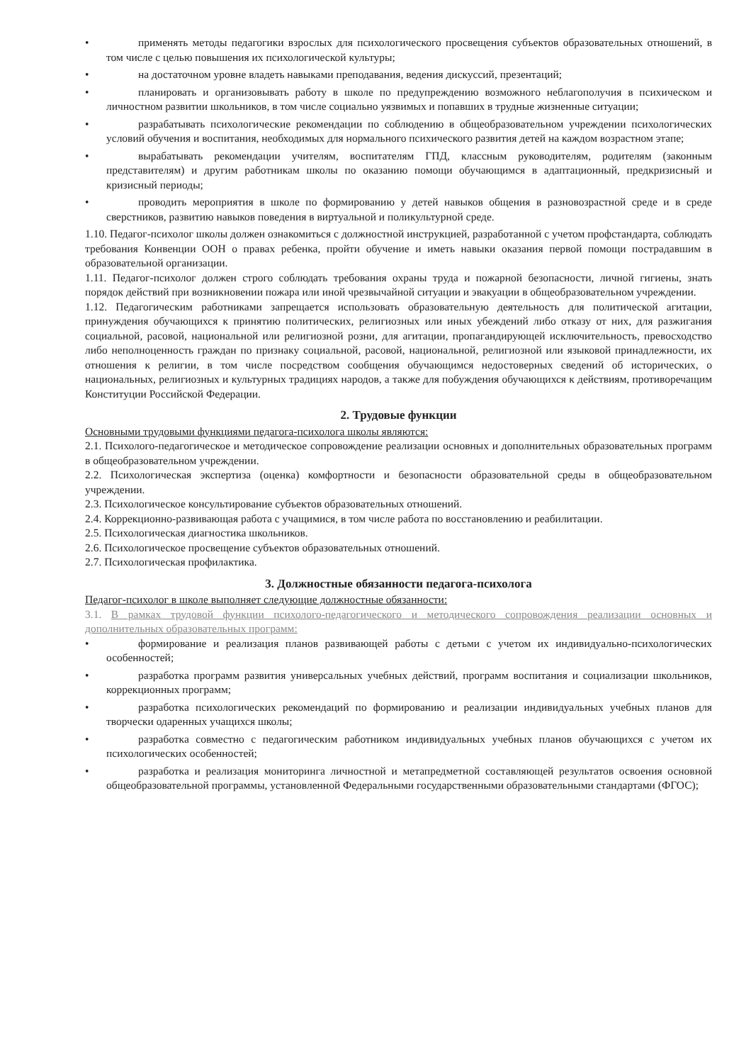• применять методы педагогики взрослых для психологического просвещения субъектов образовательных отношений, в том числе с целью повышения их психологической культуры;
• на достаточном уровне владеть навыками преподавания, ведения дискуссий, презентаций;
• планировать и организовывать работу в школе по предупреждению возможного неблагополучия в психическом и личностном развитии школьников, в том числе социально уязвимых и попавших в трудные жизненные ситуации;
• разрабатывать психологические рекомендации по соблюдению в общеобразовательном учреждении психологических условий обучения и воспитания, необходимых для нормального психического развития детей на каждом возрастном этапе;
• вырабатывать рекомендации учителям, воспитателям ГПД, классным руководителям, родителям (законным представителям) и другим работникам школы по оказанию помощи обучающимся в адаптационный, предкризисный и кризисный периоды;
• проводить мероприятия в школе по формированию у детей навыков общения в разновозрастной среде и в среде сверстников, развитию навыков поведения в виртуальной и поликультурной среде.
1.10. Педагог-психолог школы должен ознакомиться с должностной инструкцией, разработанной с учетом профстандарта, соблюдать требования Конвенции ООН о правах ребенка, пройти обучение и иметь навыки оказания первой помощи пострадавшим в образовательной организации.
1.11. Педагог-психолог должен строго соблюдать требования охраны труда и пожарной безопасности, личной гигиены, знать порядок действий при возникновении пожара или иной чрезвычайной ситуации и эвакуации в общеобразовательном учреждении.
1.12. Педагогическим работниками запрещается использовать образовательную деятельность для политической агитации, принуждения обучающихся к принятию политических, религиозных или иных убеждений либо отказу от них, для разжигания социальной, расовой, национальной или религиозной розни, для агитации, пропагандирующей исключительность, превосходство либо неполноценность граждан по признаку социальной, расовой, национальной, религиозной или языковой принадлежности, их отношения к религии, в том числе посредством сообщения обучающимся недостоверных сведений об исторических, о национальных, религиозных и культурных традициях народов, а также для побуждения обучающихся к действиям, противоречащим Конституции Российской Федерации.
2. Трудовые функции
Основными трудовыми функциями педагога-психолога школы являются:
2.1. Психолого-педагогическое и методическое сопровождение реализации основных и дополнительных образовательных программ в общеобразовательном учреждении.
2.2. Психологическая экспертиза (оценка) комфортности и безопасности образовательной среды в общеобразовательном учреждении.
2.3. Психологическое консультирование субъектов образовательных отношений.
2.4. Коррекционно-развивающая работа с учащимися, в том числе работа по восстановлению и реабилитации.
2.5. Психологическая диагностика школьников.
2.6. Психологическое просвещение субъектов образовательных отношений.
2.7. Психологическая профилактика.
3. Должностные обязанности педагога-психолога
Педагог-психолог в школе выполняет следующие должностные обязанности:
3.1. В рамках трудовой функции психолого-педагогического и методического сопровождения реализации основных и дополнительных образовательных программ:
• формирование и реализация планов развивающей работы с детьми с учетом их индивидуально-психологических особенностей;
• разработка программ развития универсальных учебных действий, программ воспитания и социализации школьников, коррекционных программ;
• разработка психологических рекомендаций по формированию и реализации индивидуальных учебных планов для творчески одаренных учащихся школы;
• разработка совместно с педагогическим работником индивидуальных учебных планов обучающихся с учетом их психологических особенностей;
• разработка и реализация мониторинга личностной и метапредметной составляющей результатов освоения основной общеобразовательной программы, установленной Федеральными государственными образовательными стандартами (ФГОС);